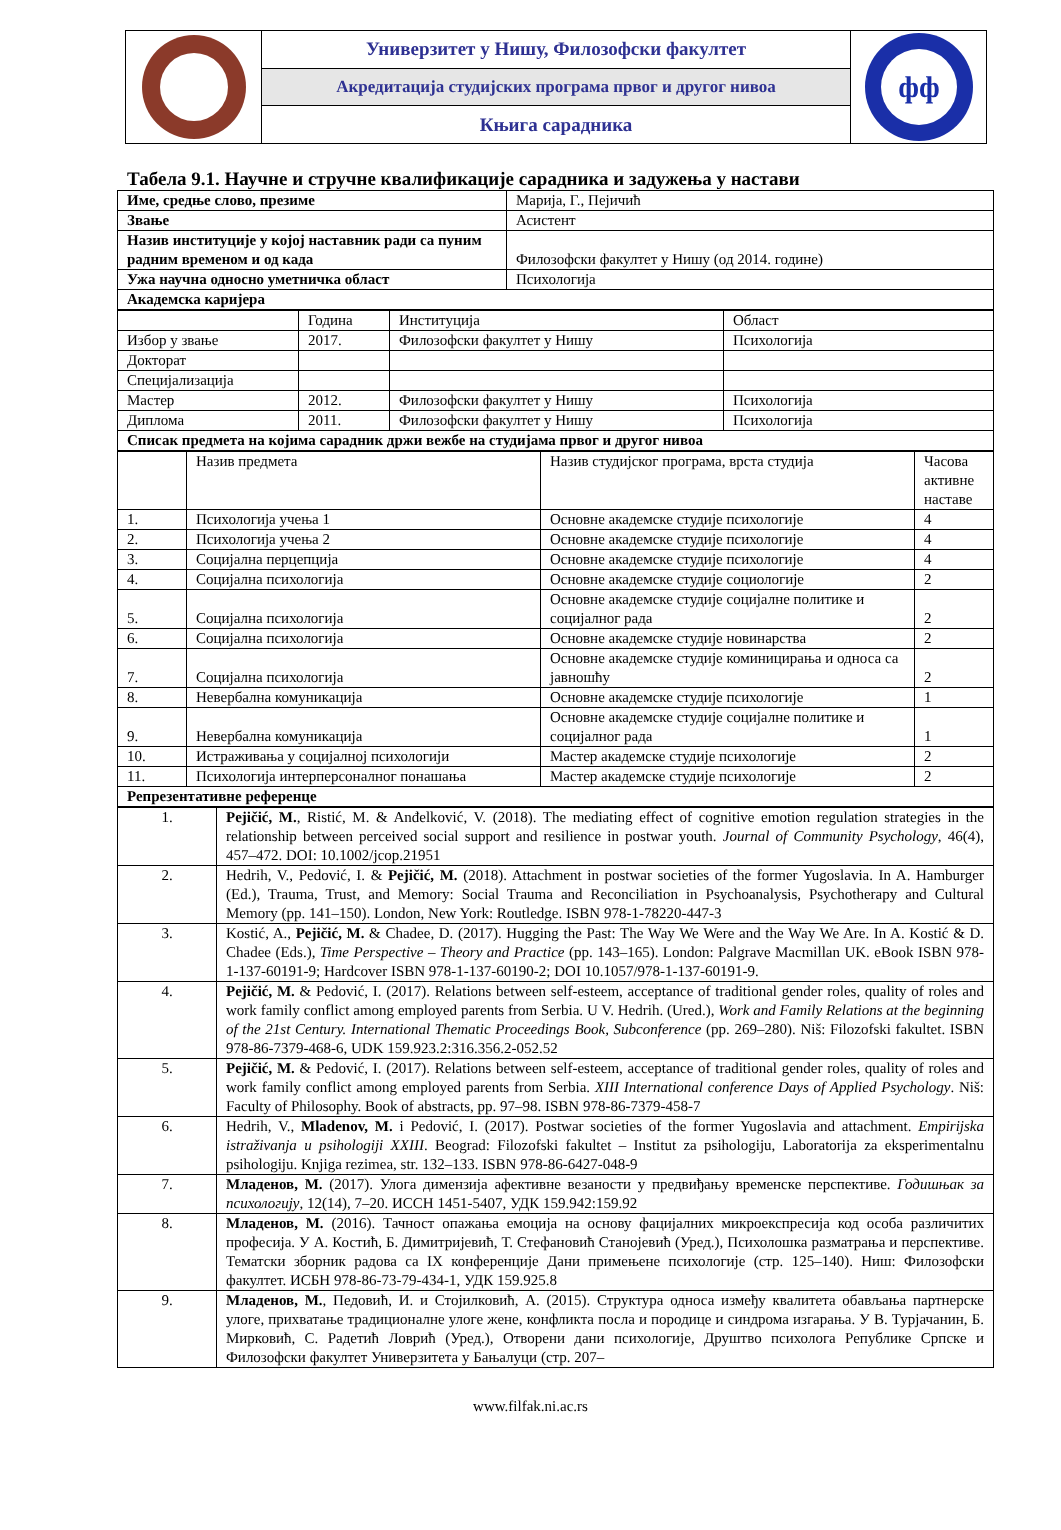Универзитет у Нишу, Филозофски факултет
Акредитација студијских програма првог и другог нивоа
Књига сарадника
фф
Табела 9.1. Научне и стручне квалификације сарадника и задужења у настави
| Име, средње слово, презиме | Марија, Г., Пејичић |
| Звање | Асистент |
| Назив институције у којој наставник ради са пуним радним временом и од када | Филозофски факултет у Нишу (од 2014. године) |
| Ужа научна односно уметничка област | Психологија |
| Академска каријера | |
| | Година | Институција | Област |
| Избор у звање | 2017. | Филозофски факултет у Нишу | Психологија |
| Докторат | | | |
| Специјализација | | | |
| Мастер | 2012. | Филозофски факултет у Нишу | Психологија |
| Диплома | 2011. | Филозофски факултет у Нишу | Психологија |
| Списак предмета на којима сарадник држи вежбе на студијама првог и другог нивоа | | | |
| | Назив предмета | Назив студијског програма, врста студија | Часова активне наставе |
| 1. | Психологија учења 1 | Основне академске студије психологије | 4 |
| 2. | Психологија учења 2 | Основне академске студије психологије | 4 |
| 3. | Социјална перцепција | Основне академске студије психологије | 4 |
| 4. | Социјална психологија | Основне академске студије социологије | 2 |
| 5. | Социјална психологија | Основне академске студије социјалне политике и социјалног рада | 2 |
| 6. | Социјална психологија | Основне академске студије новинарства | 2 |
| 7. | Социјална психологија | Основне академске студије коминицирања и односа са јавношћу | 2 |
| 8. | Невербална комуникација | Основне академске студије психологије | 1 |
| 9. | Невербална комуникација | Основне академске студије социјалне политике и социјалног рада | 1 |
| 10. | Истраживања у социјалној психологији | Мастер академске студије психологије | 2 |
| 11. | Психологија интерперсоналног понашања | Мастер академске студије психологије | 2 |
| Репрезентативне референце | | | |
| 1. | Pejičić, M. , Ristić, M. & Anđelković, V. (2018). The mediating effect of cognitive emotion regulation strategies in the relationship between perceived social support and resilience in postwar youth. Journal of Community Psychology , 46(4), 457–472. DOI: 10.1002/jcop.21951 |
| 2. | Hedrih, V., Pedović, I. & Pejičić, M. (2018). Attachment in postwar societies of the former Yugoslavia. In A. Hamburger (Ed.), Trauma, Trust, and Memory: Social Trauma and Reconciliation in Psychoanalysis, Psychotherapy and Cultural Memory (pp. 141–150). London, New York: Routledge. ISBN 978-1-78220-447-3 |
| 3. | Kostić, A., Pejičić, M. & Chadee, D. (2017). Hugging the Past: The Way We Were and the Way We Are. In A. Kostić & D. Chadee (Eds.), Time Perspective – Theory and Practice (pp. 143–165). London: Palgrave Macmillan UK. eBook ISBN 978-1-137-60191-9; Hardcover ISBN 978-1-137-60190-2; DOI 10.1057/978-1-137-60191-9. |
| 4. | Pejičić, M. & Pedović, I. (2017). Relations between self-esteem, acceptance of traditional gender roles, quality of roles and work family conflict among employed parents from Serbia. U V. Hedrih. (Ured.), Work and Family Relations at the beginning of the 21st Century. International Thematic Proceedings Book, Subconference (pp. 269–280). Niš: Filozofski fakultet. ISBN 978-86-7379-468-6, UDK 159.923.2:316.356.2-052.52 |
| 5. | Pejičić, M. & Pedović, I. (2017). Relations between self-esteem, acceptance of traditional gender roles, quality of roles and work family conflict among employed parents from Serbia. XIII International conference Days of Applied Psychology . Niš: Faculty of Philosophy. Book of abstracts, pp. 97–98. ISBN 978-86-7379-458-7 |
| 6. | Hedrih, V., Mladenov, M. i Pedović, I. (2017). Postwar societies of the former Yugoslavia and attachment. Empirijska istraživanja u psihologiji XXIII . Beograd: Filozofski fakultet – Institut za psihologiju, Laboratorija za eksperimentalnu psihologiju. Knjiga rezimea, str. 132–133. ISBN 978-86-6427-048-9 |
| 7. | Младенов, М. (2017). Улога димензија афективне везаности у предвиђању временске перспективе. Годишњак за психологију , 12(14), 7–20. ИССН 1451-5407, УДК 159.942:159.92 |
| 8. | Младенов, М. (2016). Тачност опажања емоција на основу фацијалних микроекспресија код особа различитих професија. У А. Костић, Б. Димитријевић, Т. Стефановић Станојевић (Уред.), Психолошка разматрања и перспективе. Тематски зборник радова са IX конференције Дани примењене психологије (стр. 125–140). Ниш: Филозофски факултет. ИСБН 978-86-73-79-434-1, УДК 159.925.8 |
| 9. | Младенов, М. , Педовић, И. и Стојилковић, А. (2015). Структура односа између квалитета обављања партнерске улоге, прихватање традиционалне улоге жене, конфликта посла и породице и синдрома изгарања. У В. Турјачанин, Б. Мирковић, С. Радетић Ловрић (Уред.), Отворени дани психологије, Друштво психолога Републике Српске и Филозофски факултет Универзитета у Бањалуци (стр. 207– |
www.filfak.ni.ac.rs